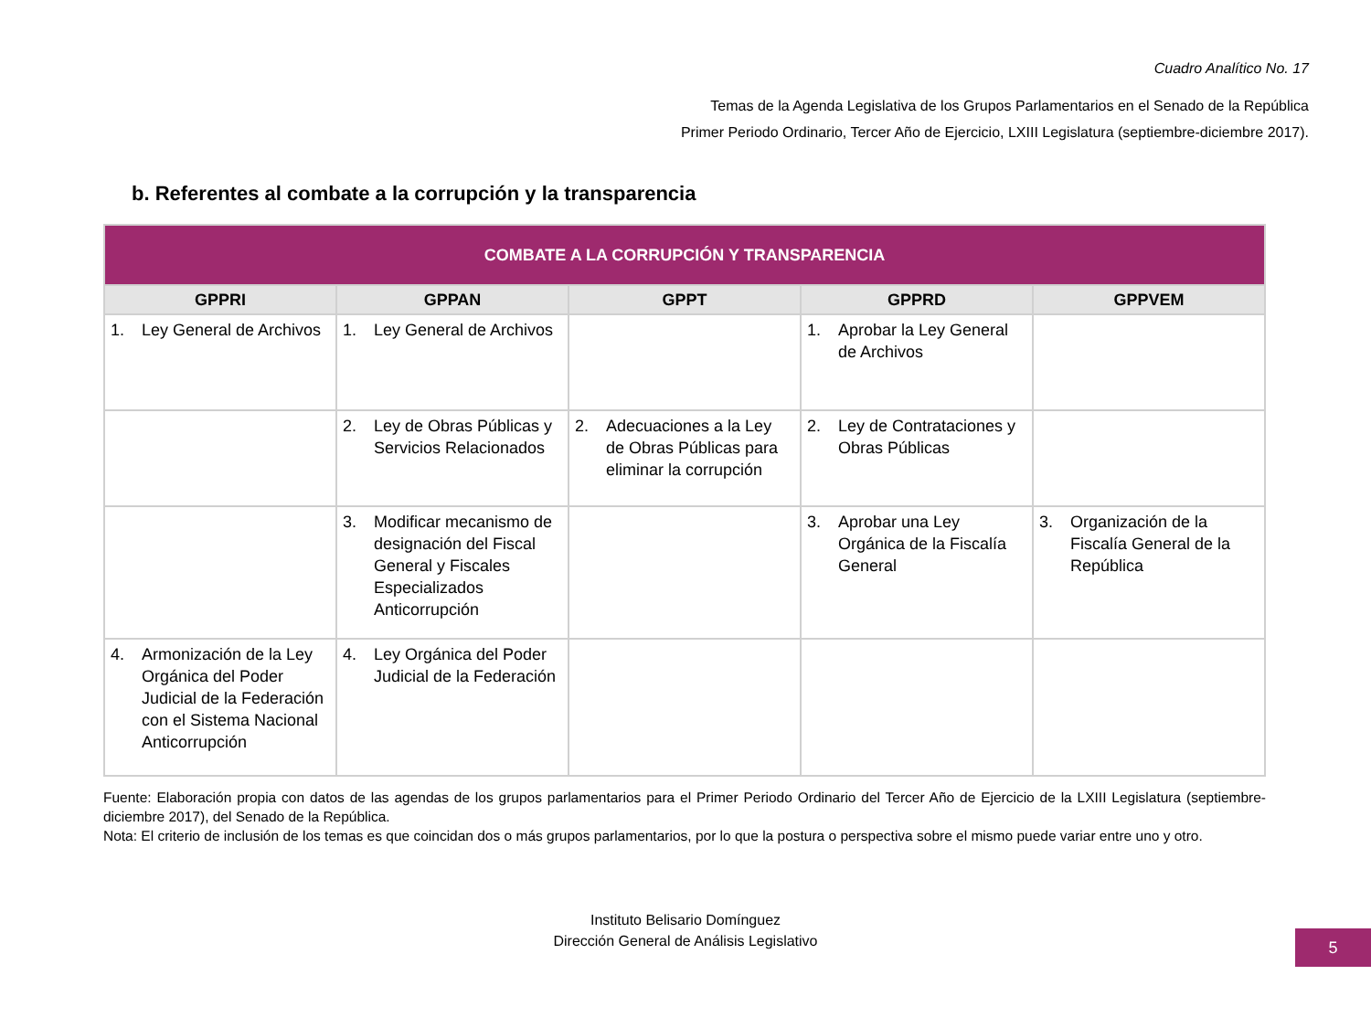Cuadro Analítico No. 17
Temas de la Agenda Legislativa de los Grupos Parlamentarios en el Senado de la República
Primer Periodo Ordinario, Tercer Año de Ejercicio, LXIII Legislatura (septiembre-diciembre 2017).
b. Referentes al combate a la corrupción y la transparencia
| COMBATE A LA CORRUPCIÓN Y TRANSPARENCIA | | | | |
| --- | --- | --- | --- | --- |
| GPPRI | GPPAN | GPPT | GPPRD | GPPVEM |
| 1. Ley General de Archivos | 1. Ley General de Archivos | | 1. Aprobar la Ley General de Archivos | |
| | 2. Ley de Obras Públicas y Servicios Relacionados | 2. Adecuaciones a la Ley de Obras Públicas para eliminar la corrupción | 2. Ley de Contrataciones y Obras Públicas | |
| | 3. Modificar mecanismo de designación del Fiscal General y Fiscales Especializados Anticorrupción | | 3. Aprobar una Ley Orgánica de la Fiscalía General | 3. Organización de la Fiscalía General de la República |
| 4. Armonización de la Ley Orgánica del Poder Judicial de la Federación con el Sistema Nacional Anticorrupción | 4. Ley Orgánica del Poder Judicial de la Federación | | | |
Fuente: Elaboración propia con datos de las agendas de los grupos parlamentarios para el Primer Periodo Ordinario del Tercer Año de Ejercicio de la LXIII Legislatura (septiembre-diciembre 2017), del Senado de la República.
Nota: El criterio de inclusión de los temas es que coincidan dos o más grupos parlamentarios, por lo que la postura o perspectiva sobre el mismo puede variar entre uno y otro.
Instituto Belisario Domínguez
Dirección General de Análisis Legislativo
5